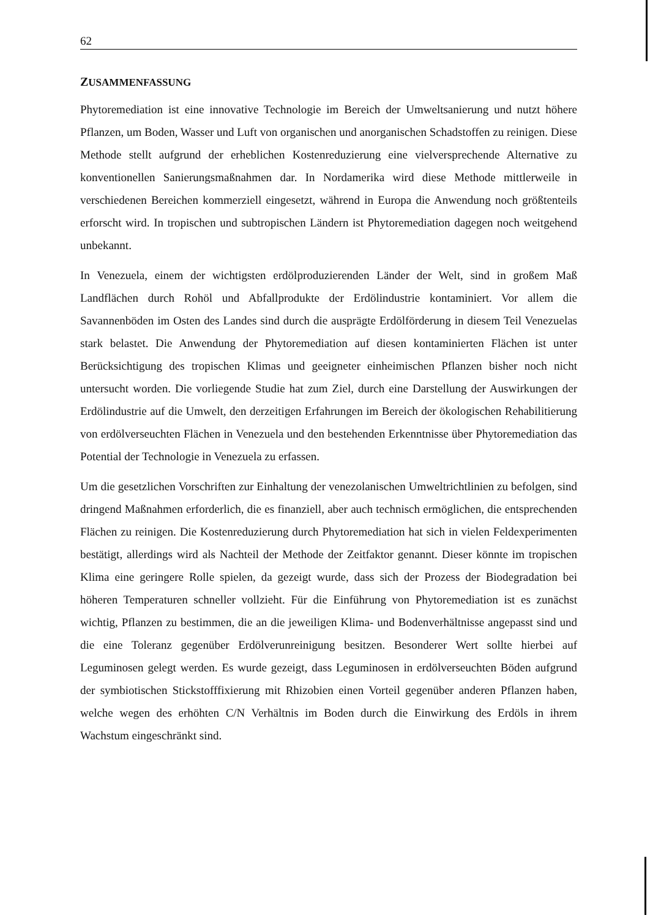62
ZUSAMMENFASSUNG
Phytoremediation ist eine innovative Technologie im Bereich der Umweltsanierung und nutzt höhere Pflanzen, um Boden, Wasser und Luft von organischen und anorganischen Schadstoffen zu reinigen. Diese Methode stellt aufgrund der erheblichen Kostenreduzierung eine vielversprechende Alternative zu konventionellen Sanierungsmaßnahmen dar. In Nordamerika wird diese Methode mittlerweile in verschiedenen Bereichen kommerziell eingesetzt, während in Europa die Anwendung noch größtenteils erforscht wird. In tropischen und subtropischen Ländern ist Phytoremediation dagegen noch weitgehend unbekannt.
In Venezuela, einem der wichtigsten erdölproduzierenden Länder der Welt, sind in großem Maß Landflächen durch Rohöl und Abfallprodukte der Erdölindustrie kontaminiert. Vor allem die Savannenböden im Osten des Landes sind durch die ausprägte Erdölförderung in diesem Teil Venezuelas stark belastet. Die Anwendung der Phytoremediation auf diesen kontaminierten Flächen ist unter Berücksichtigung des tropischen Klimas und geeigneter einheimischen Pflanzen bisher noch nicht untersucht worden. Die vorliegende Studie hat zum Ziel, durch eine Darstellung der Auswirkungen der Erdölindustrie auf die Umwelt, den derzeitigen Erfahrungen im Bereich der ökologischen Rehabilitierung von erdölverseuchten Flächen in Venezuela und den bestehenden Erkenntnisse über Phytoremediation das Potential der Technologie in Venezuela zu erfassen.
Um die gesetzlichen Vorschriften zur Einhaltung der venezolanischen Umweltrichtlinien zu befolgen, sind dringend Maßnahmen erforderlich, die es finanziell, aber auch technisch ermöglichen, die entsprechenden Flächen zu reinigen. Die Kostenreduzierung durch Phytoremediation hat sich in vielen Feldexperimenten bestätigt, allerdings wird als Nachteil der Methode der Zeitfaktor genannt. Dieser könnte im tropischen Klima eine geringere Rolle spielen, da gezeigt wurde, dass sich der Prozess der Biodegradation bei höheren Temperaturen schneller vollzieht. Für die Einführung von Phytoremediation ist es zunächst wichtig, Pflanzen zu bestimmen, die an die jeweiligen Klima- und Bodenverhältnisse angepasst sind und die eine Toleranz gegenüber Erdölverunreinigung besitzen. Besonderer Wert sollte hierbei auf Leguminosen gelegt werden. Es wurde gezeigt, dass Leguminosen in erdölverseuchten Böden aufgrund der symbiotischen Stickstofffixierung mit Rhizobien einen Vorteil gegenüber anderen Pflanzen haben, welche wegen des erhöhten C/N Verhältnis im Boden durch die Einwirkung des Erdöls in ihrem Wachstum eingeschränkt sind.